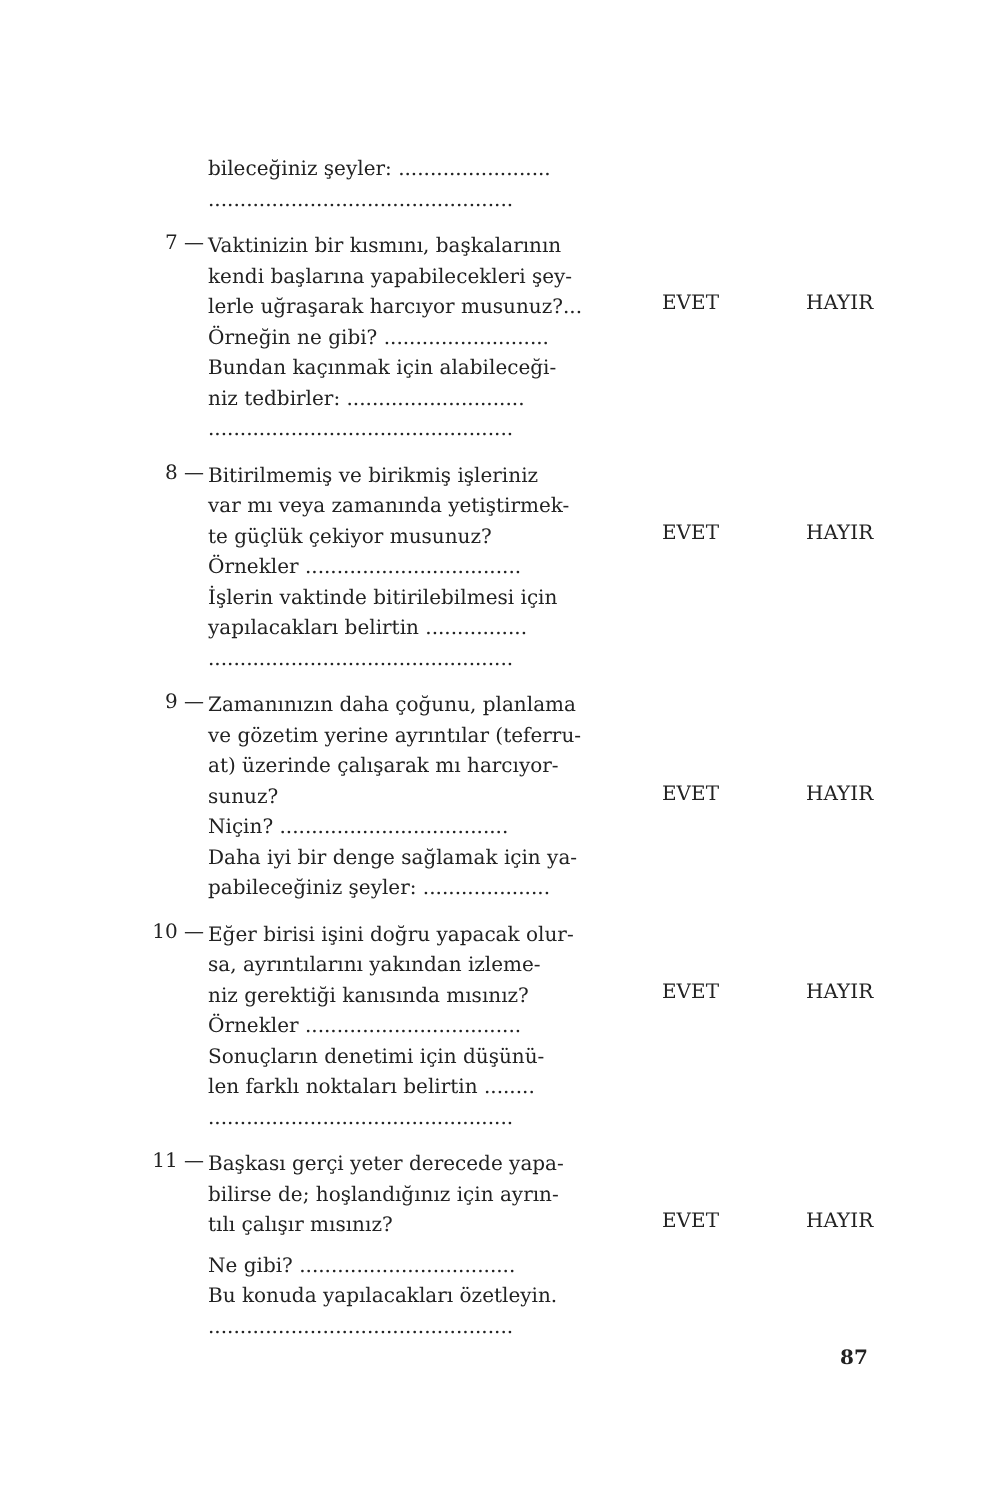bileceğiniz şeyler: ........................................................................
7 —
Vaktinizin bir kısmını, başkalarının
kendi başlarına yapabilecekleri şey-
lerle uğraşarak harcıyor musunuz?...
Örneğin ne gibi? ..........................
Bundan kaçınmak için alabileceği-
niz tedbirler: ............................................................................
EVET HAYIR
8 —
Bitirilmemiş ve birikmiş işleriniz
var mı veya zamanında yetiştirmek-
te güçlük çekiyor musunuz?
Örnekler ..................................
İşlerin vaktinde bitirilebilmesi için
yapılacakları belirtin ................................................................
EVET HAYIR
9 —
Zamanınızın daha çoğunu, planlama
ve gözetim yerine ayrıntılar (teferru-
at) üzerinde çalışarak mı harcıyor-
sunuz?
Niçin? ....................................
Daha iyi bir denge sağlamak için ya-
pabileceğiniz şeyler: ....................
EVET HAYIR
10 —
Eğer birisi işini doğru yapacak olur-
sa, ayrıntılarını yakından izleme-
niz gerektiği kanısında mısınız?
Örnekler ..................................
Sonuçların denetimi için düşünü-
len farklı noktaları belirtin ........................................................
EVET HAYIR
11 —
Başkası gerçi yeter derecede yapa-
bilirse de; hoşlandığınız için ayrın-
tılı çalışır mısınız?
Ne gibi? ..................................
Bu konuda yapılacakları özetleyin.................................................
EVET HAYIR
87